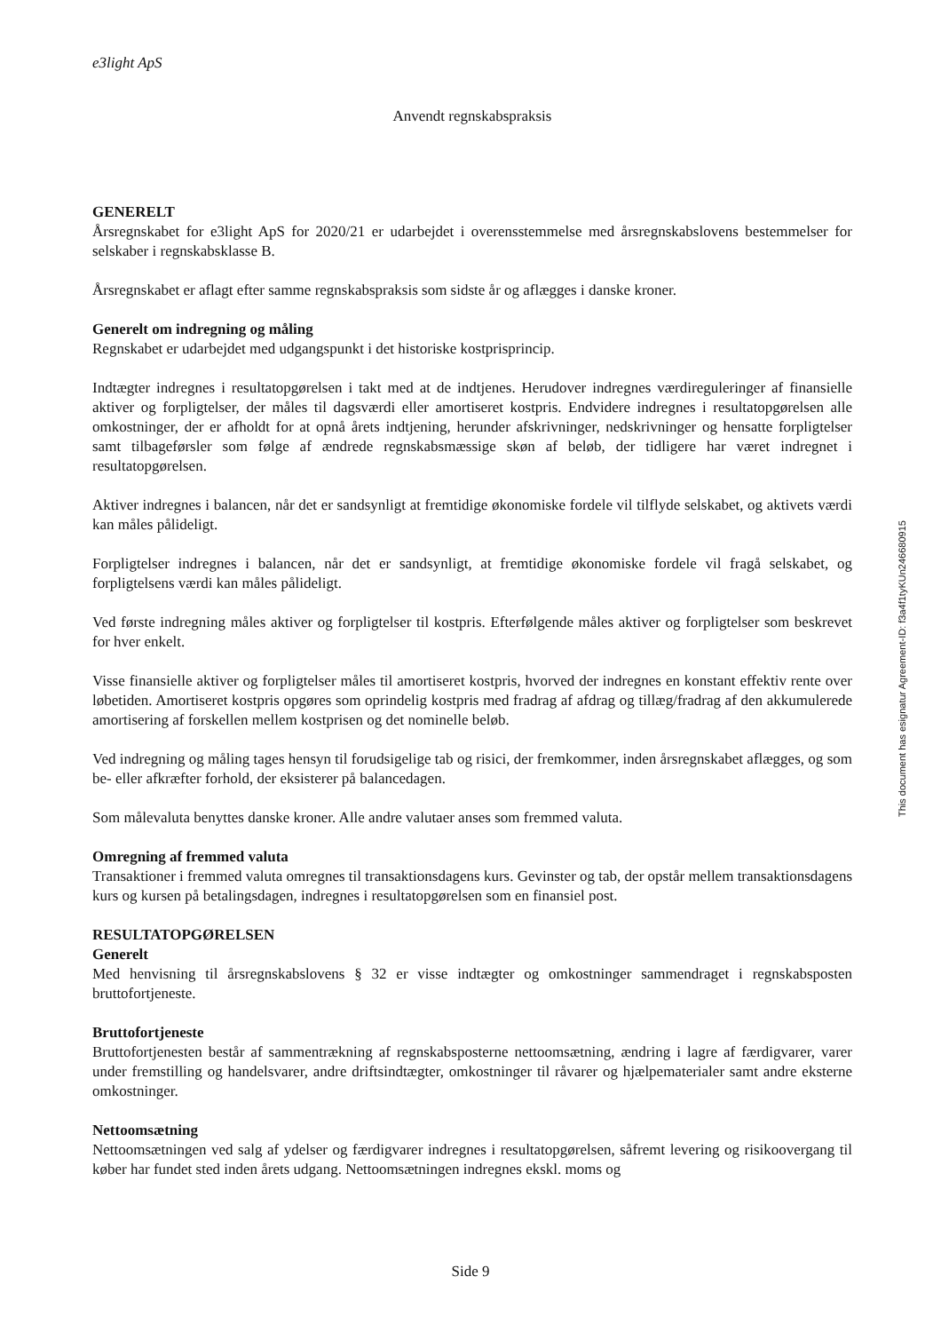e3light ApS
Anvendt regnskabspraksis
GENERELT
Årsregnskabet for e3light ApS for 2020/21 er udarbejdet i overensstemmelse med årsregnskabslovens bestemmelser for selskaber i regnskabsklasse B.
Årsregnskabet er aflagt efter samme regnskabspraksis som sidste år og aflægges i danske kroner.
Generelt om indregning og måling
Regnskabet er udarbejdet med udgangspunkt i det historiske kostprisprincip.
Indtægter indregnes i resultatopgørelsen i takt med at de indtjenes. Herudover indregnes værdireguleringer af finansielle aktiver og forpligtelser, der måles til dagsværdi eller amortiseret kostpris. Endvidere indregnes i resultatopgørelsen alle omkostninger, der er afholdt for at opnå årets indtjening, herunder afskrivninger, nedskrivninger og hensatte forpligtelser samt tilbageførsler som følge af ændrede regnskabsmæssige skøn af beløb, der tidligere har været indregnet i resultatopgørelsen.
Aktiver indregnes i balancen, når det er sandsynligt at fremtidige økonomiske fordele vil tilflyde selskabet, og aktivets værdi kan måles pålideligt.
Forpligtelser indregnes i balancen, når det er sandsynligt, at fremtidige økonomiske fordele vil fragå selskabet, og forpligtelsens værdi kan måles pålideligt.
Ved første indregning måles aktiver og forpligtelser til kostpris. Efterfølgende måles aktiver og forpligtelser som beskrevet for hver enkelt.
Visse finansielle aktiver og forpligtelser måles til amortiseret kostpris, hvorved der indregnes en konstant effektiv rente over løbetiden. Amortiseret kostpris opgøres som oprindelig kostpris med fradrag af afdrag og tillæg/fradrag af den akkumulerede amortisering af forskellen mellem kostprisen og det nominelle beløb.
Ved indregning og måling tages hensyn til forudsigelige tab og risici, der fremkommer, inden årsregnskabet aflægges, og som be- eller afkræfter forhold, der eksisterer på balancedagen.
Som målevaluta benyttes danske kroner. Alle andre valutaer anses som fremmed valuta.
Omregning af fremmed valuta
Transaktioner i fremmed valuta omregnes til transaktionsdagens kurs. Gevinster og tab, der opstår mellem transaktionsdagens kurs og kursen på betalingsdagen, indregnes i resultatopgørelsen som en finansiel post.
RESULTATOPGØRELSEN
Generelt
Med henvisning til årsregnskabslovens § 32 er visse indtægter og omkostninger sammendraget i regnskabsposten bruttofortjeneste.
Bruttofortjeneste
Bruttofortjenesten består af sammentrækning af regnskabsposterne nettoomsætning, ændring i lagre af færdigvarer, varer under fremstilling og handelsvarer, andre driftsindtægter, omkostninger til råvarer og hjælpematerialer samt andre eksterne omkostninger.
Nettoomsætning
Nettoomsætningen ved salg af ydelser og færdigvarer indregnes i resultatopgørelsen, såfremt levering og risikoovergang til køber har fundet sted inden årets udgang. Nettoomsætningen indregnes ekskl. moms og
This document has esignatur Agreement-ID: f3a4f1tyKUn246680915
Side 9